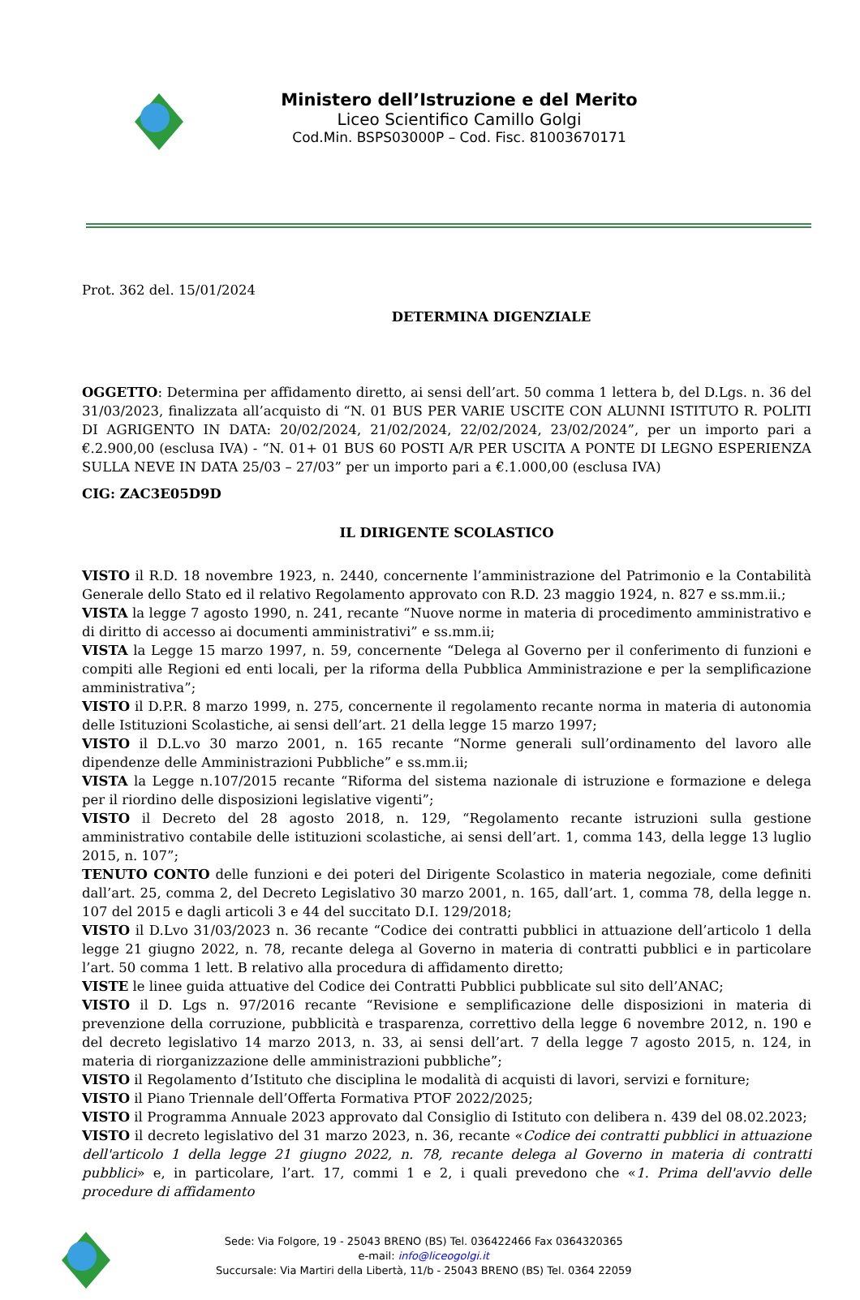Ministero dell’Istruzione e del Merito
Liceo Scientifico Camillo Golgi
Cod.Min. BSPS03000P – Cod. Fisc. 81003670171
Prot. 362 del. 15/01/2024
DETERMINA DIGENZIALE
OGGETTO: Determina per affidamento diretto, ai sensi dell’art. 50 comma 1 lettera b, del D.Lgs. n. 36 del 31/03/2023, finalizzata all’acquisto di “N. 01 BUS PER VARIE USCITE CON ALUNNI ISTITUTO R. POLITI DI AGRIGENTO IN DATA: 20/02/2024, 21/02/2024, 22/02/2024, 23/02/2024”, per un importo pari a €.2.900,00 (esclusa IVA) - “N. 01+ 01 BUS 60 POSTI A/R PER USCITA A PONTE DI LEGNO ESPERIENZA SULLA NEVE IN DATA 25/03 – 27/03” per un importo pari a €.1.000,00 (esclusa IVA)
CIG: ZAC3E05D9D
IL DIRIGENTE SCOLASTICO
VISTO il R.D. 18 novembre 1923, n. 2440, concernente l’amministrazione del Patrimonio e la Contabilità Generale dello Stato ed il relativo Regolamento approvato con R.D. 23 maggio 1924, n. 827 e ss.mm.ii.;
VISTA la legge 7 agosto 1990, n. 241, recante “Nuove norme in materia di procedimento amministrativo e di diritto di accesso ai documenti amministrativi” e ss.mm.ii;
VISTA la Legge 15 marzo 1997, n. 59, concernente “Delega al Governo per il conferimento di funzioni e compiti alle Regioni ed enti locali, per la riforma della Pubblica Amministrazione e per la semplificazione amministrativa”;
VISTO il D.P.R. 8 marzo 1999, n. 275, concernente il regolamento recante norma in materia di autonomia delle Istituzioni Scolastiche, ai sensi dell’art. 21 della legge 15 marzo 1997;
VISTO il D.L.vo 30 marzo 2001, n. 165 recante “Norme generali sull’ordinamento del lavoro alle dipendenze delle Amministrazioni Pubbliche” e ss.mm.ii;
VISTA la Legge n.107/2015 recante “Riforma del sistema nazionale di istruzione e formazione e delega per il riordino delle disposizioni legislative vigenti”;
VISTO il Decreto del 28 agosto 2018, n. 129, “Regolamento recante istruzioni sulla gestione amministrativo contabile delle istituzioni scolastiche, ai sensi dell’art. 1, comma 143, della legge 13 luglio 2015, n. 107”;
TENUTO CONTO delle funzioni e dei poteri del Dirigente Scolastico in materia negoziale, come definiti dall’art. 25, comma 2, del Decreto Legislativo 30 marzo 2001, n. 165, dall’art. 1, comma 78, della legge n. 107 del 2015 e dagli articoli 3 e 44 del succitato D.I. 129/2018;
VISTO il D.Lvo 31/03/2023 n. 36 recante “Codice dei contratti pubblici in attuazione dell’articolo 1 della legge 21 giugno 2022, n. 78, recante delega al Governo in materia di contratti pubblici e in particolare l’art. 50 comma 1 lett. B relativo alla procedura di affidamento diretto;
VISTE le linee guida attuative del Codice dei Contratti Pubblici pubblicate sul sito dell’ANAC;
VISTO il D. Lgs n. 97/2016 recante “Revisione e semplificazione delle disposizioni in materia di prevenzione della corruzione, pubblicità e trasparenza, correttivo della legge 6 novembre 2012, n. 190 e del decreto legislativo 14 marzo 2013, n. 33, ai sensi dell’art. 7 della legge 7 agosto 2015, n. 124, in materia di riorganizzazione delle amministrazioni pubbliche”;
VISTO il Regolamento d’Istituto che disciplina le modalità di acquisti di lavori, servizi e forniture;
VISTO il Piano Triennale dell’Offerta Formativa PTOF 2022/2025;
VISTO il Programma Annuale 2023 approvato dal Consiglio di Istituto con delibera n. 439 del 08.02.2023;
VISTO il decreto legislativo del 31 marzo 2023, n. 36, recante «Codice dei contratti pubblici in attuazione dell'articolo 1 della legge 21 giugno 2022, n. 78, recante delega al Governo in materia di contratti pubblici» e, in particolare, l’art. 17, commi 1 e 2, i quali prevedono che «1. Prima dell'avvio delle procedure di affidamento
Sede: Via Folgore, 19 - 25043 BRENO (BS) Tel. 036422466 Fax 0364320365
e-mail: info@liceogolgi.it
Succursale: Via Martiri della Libertà, 11/b - 25043 BRENO (BS) Tel. 0364 22059